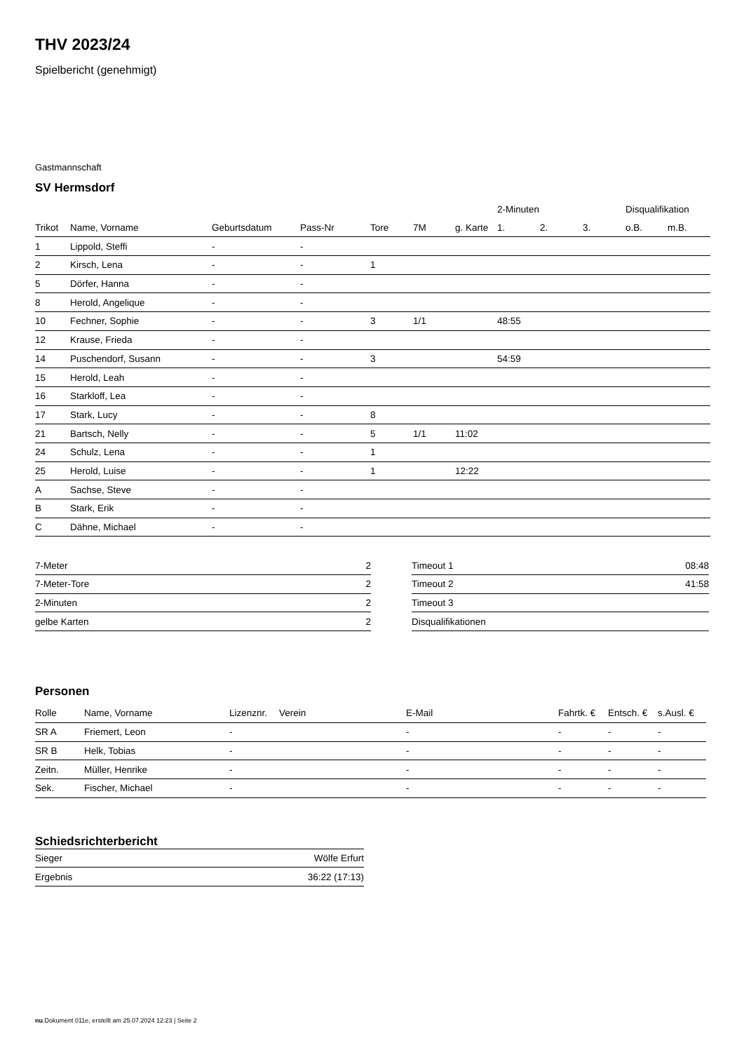THV 2023/24
Spielbericht (genehmigt)
Gastmannschaft
SV Hermsdorf
| | | | | | | | 2-Minuten | | | Disqualifikation | |
| --- | --- | --- | --- | --- | --- | --- | --- | --- | --- | --- | --- |
| Trikot | Name, Vorname | Geburtsdatum | Pass-Nr | Tore | 7M | g. Karte | 1. | 2. | 3. | o.B. | m.B. |
| 1 | Lippold, Steffi | - | - | | | | | | | | |
| 2 | Kirsch, Lena | - | - | 1 | | | | | | | |
| 5 | Dörfer, Hanna | - | - | | | | | | | | |
| 8 | Herold, Angelique | - | - | | | | | | | | |
| 10 | Fechner, Sophie | - | - | 3 | 1/1 | | 48:55 | | | | |
| 12 | Krause, Frieda | - | - | | | | | | | | |
| 14 | Puschendorf, Susann | - | - | 3 | | | 54:59 | | | | |
| 15 | Herold, Leah | - | - | | | | | | | | |
| 16 | Starkloff, Lea | - | - | | | | | | | | |
| 17 | Stark, Lucy | - | - | 8 | | | | | | | |
| 21 | Bartsch, Nelly | - | - | 5 | 1/1 | 11:02 | | | | | |
| 24 | Schulz, Lena | - | - | 1 | | | | | | | |
| 25 | Herold, Luise | - | - | 1 | | 12:22 | | | | | |
| A | Sachse, Steve | - | - | | | | | | | | |
| B | Stark, Erik | - | - | | | | | | | | |
| C | Dähne, Michael | - | - | | | | | | | | |
| 7-Meter | 2 |
| 7-Meter-Tore | 2 |
| 2-Minuten | 2 |
| gelbe Karten | 2 |
| Timeout 1 | 08:48 |
| Timeout 2 | 41:58 |
| Timeout 3 | |
| Disqualifikationen | |
Personen
| Rolle | Name, Vorname | Lizenznr. | Verein | E-Mail | Fahrtk. € | Entsch. € | s.Ausl. € |
| --- | --- | --- | --- | --- | --- | --- | --- |
| SR A | Friemert, Leon | - | | - | - | - | - |
| SR B | Helk, Tobias | - | | - | - | - | - |
| Zeitn. | Müller, Henrike | - | | - | - | - | - |
| Sek. | Fischer, Michael | - | | - | - | - | - |
Schiedsrichterbericht
| Sieger | Wölfe Erfurt |
| Ergebnis | 36:22 (17:13) |
nu.Dokument 011e, erstellt am 25.07.2024 12:23 | Seite 2